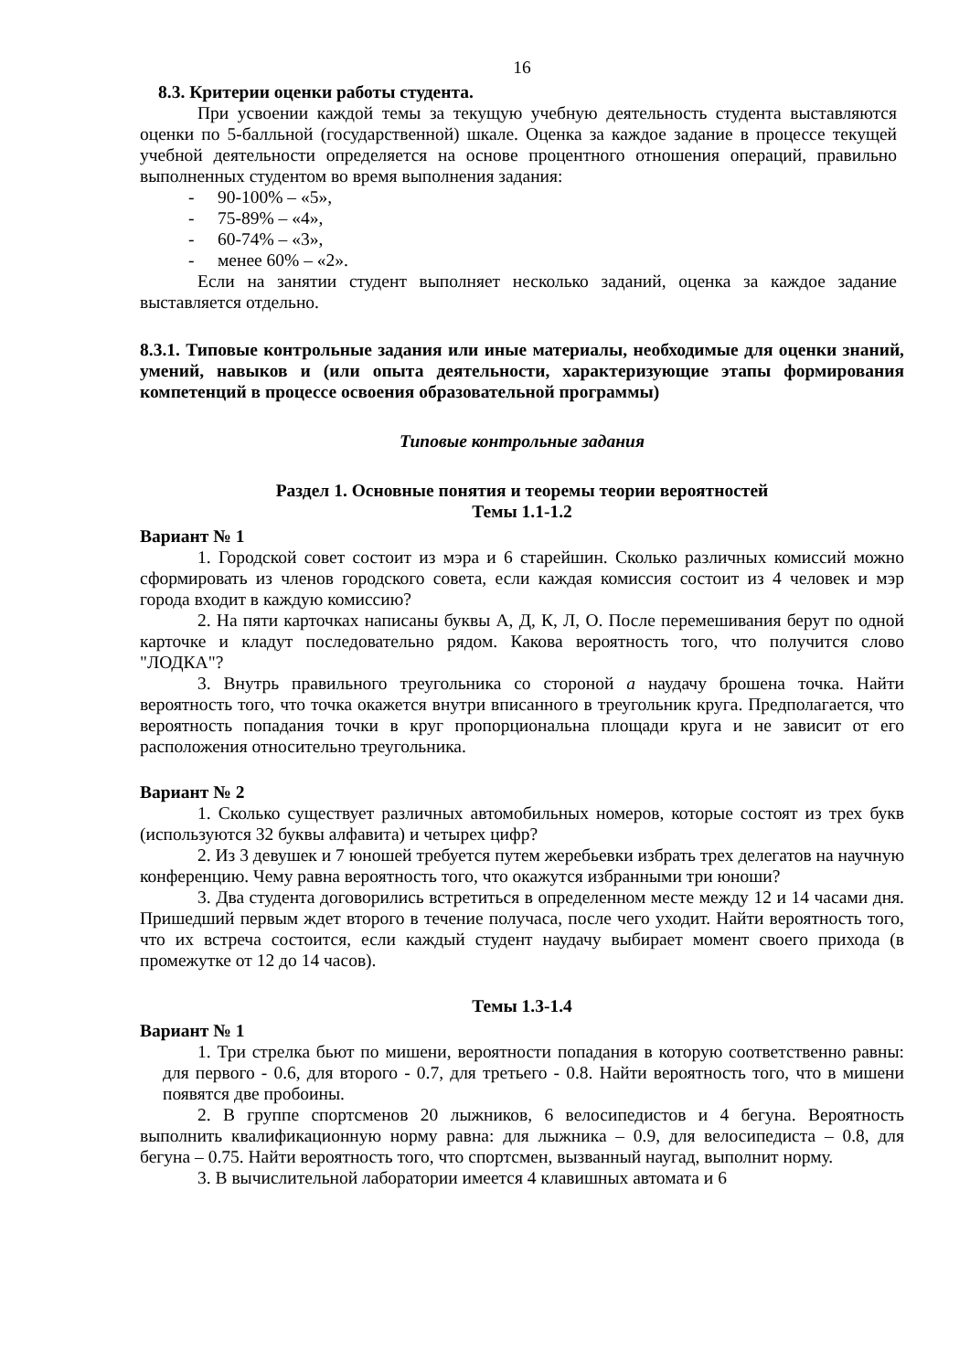16
8.3. Критерии оценки работы студента.
При усвоении каждой темы за текущую учебную деятельность студента выставляются оценки по 5-балльной (государственной) шкале. Оценка за каждое задание в процессе текущей учебной деятельности определяется на основе процентного отношения операций, правильно выполненных студентом во время выполнения задания:
- 90-100% – «5»,
- 75-89% – «4»,
- 60-74% – «3»,
- менее 60% – «2».
Если на занятии студент выполняет несколько заданий, оценка за каждое задание выставляется отдельно.
8.3.1. Типовые контрольные задания или иные материалы, необходимые для оценки знаний, умений, навыков и (или опыта деятельности, характеризующие этапы формирования компетенций в процессе освоения образовательной программы)
Типовые контрольные задания
Раздел 1. Основные понятия и теоремы теории вероятностей
Темы 1.1-1.2
Вариант № 1
1. Городской совет состоит из мэра и 6 старейшин. Сколько различных комиссий можно сформировать из членов городского совета, если каждая комиссия состоит из 4 человек и мэр города входит в каждую комиссию?
2. На пяти карточках написаны буквы А, Д, К, Л, О. После перемешивания берут по одной карточке и кладут последовательно рядом. Какова вероятность того, что получится слово "ЛОДКА"?
3. Внутрь правильного треугольника со стороной a наудачу брошена точка. Найти вероятность того, что точка окажется внутри вписанного в треугольник круга. Предполагается, что вероятность попадания точки в круг пропорциональна площади круга и не зависит от его расположения относительно треугольника.
Вариант № 2
1. Сколько существует различных автомобильных номеров, которые состоят из трех букв (используются 32 буквы алфавита) и четырех цифр?
2. Из 3 девушек и 7 юношей требуется путем жеребьевки избрать трех делегатов на научную конференцию. Чему равна вероятность того, что окажутся избранными три юноши?
3. Два студента договорились встретиться в определенном месте между 12 и 14 часами дня. Пришедший первым ждет второго в течение получаса, после чего уходит. Найти вероятность того, что их встреча состоится, если каждый студент наудачу выбирает момент своего прихода (в промежутке от 12 до 14 часов).
Темы 1.3-1.4
Вариант № 1
1. Три стрелка бьют по мишени, вероятности попадания в которую соответственно равны: для первого - 0.6, для второго - 0.7, для третьего - 0.8. Найти вероятность того, что в мишени появятся две пробоины.
2. В группе спортсменов 20 лыжников, 6 велосипедистов и 4 бегуна. Вероятность выполнить квалификационную норму равна: для лыжника – 0.9, для велосипедиста – 0.8, для бегуна – 0.75. Найти вероятность того, что спортсмен, вызванный наугад, выполнит норму.
3. В вычислительной лаборатории имеется 4 клавишных автомата и 6